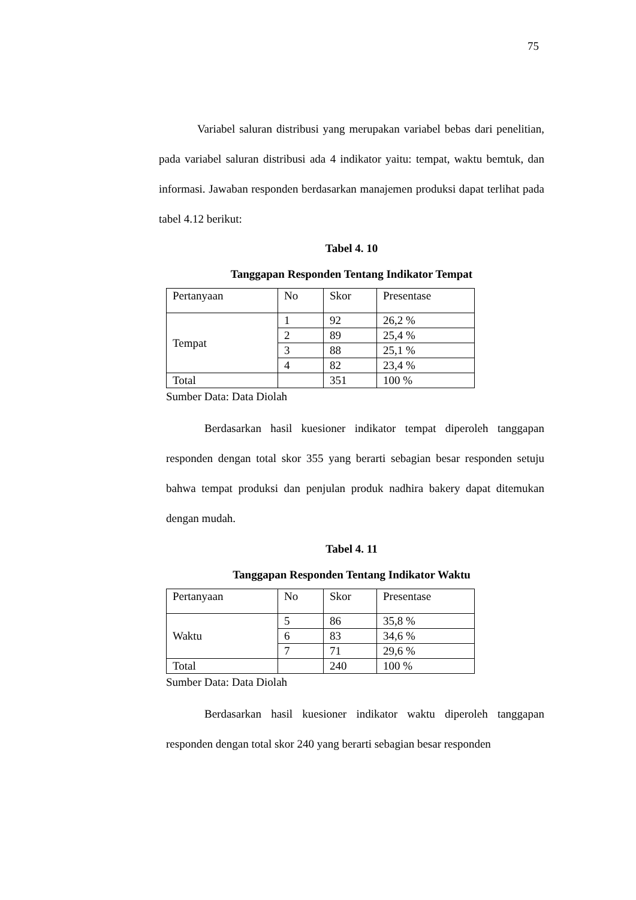75
Variabel saluran distribusi yang merupakan variabel bebas dari penelitian, pada variabel saluran distribusi ada 4 indikator yaitu: tempat, waktu bemtuk, dan informasi. Jawaban responden berdasarkan manajemen produksi dapat terlihat pada tabel 4.12 berikut:
Tabel 4. 10
Tanggapan Responden Tentang Indikator Tempat
| Pertanyaan | No | Skor | Presentase |
| Tempat | 1 | 92 | 26,2 % |
| | 2 | 89 | 25,4 % |
| | 3 | 88 | 25,1 % |
| | 4 | 82 | 23,4 % |
| Total | | 351 | 100 % |
Sumber Data: Data Diolah
Berdasarkan hasil kuesioner indikator tempat diperoleh tanggapan responden dengan total skor 355 yang berarti sebagian besar responden setuju bahwa tempat produksi dan penjulan produk nadhira bakery dapat ditemukan dengan mudah.
Tabel 4. 11
Tanggapan Responden Tentang Indikator Waktu
| Pertanyaan | No | Skor | Presentase |
| Waktu | 5 | 86 | 35,8 % |
| | 6 | 83 | 34,6 % |
| | 7 | 71 | 29,6 % |
| Total | | 240 | 100 % |
Sumber Data: Data Diolah
Berdasarkan hasil kuesioner indikator waktu diperoleh tanggapan responden dengan total skor 240 yang berarti sebagian besar responden